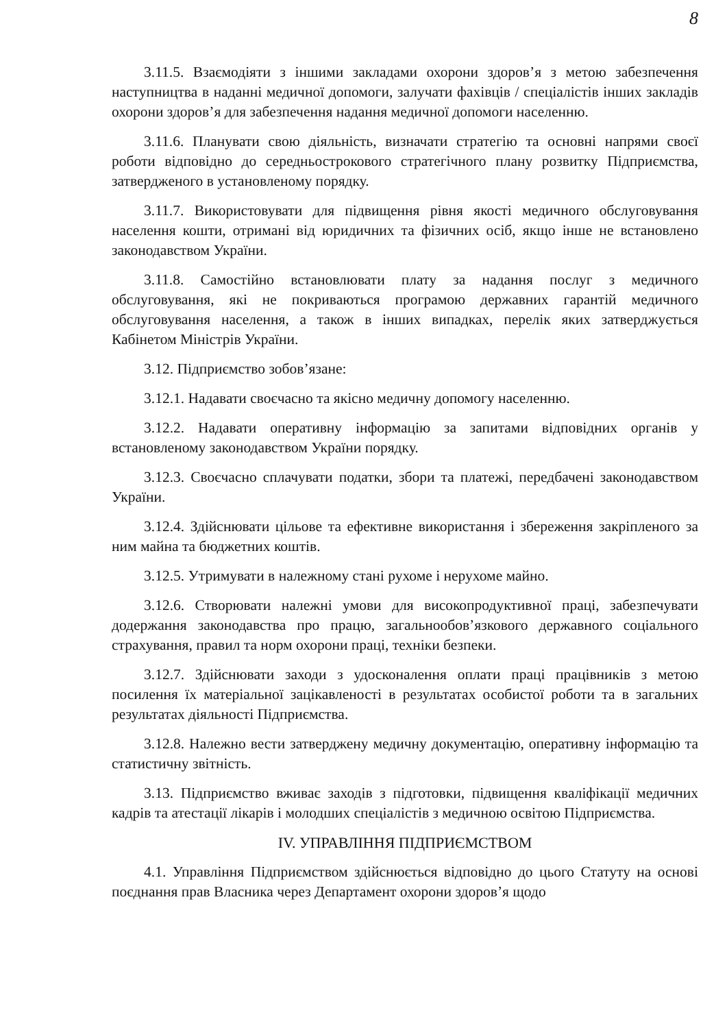8
3.11.5. Взаємодіяти з іншими закладами охорони здоров’я з метою забезпечення наступництва в наданні медичної допомоги, залучати фахівців / спеціалістів інших закладів охорони здоров’я для забезпечення надання медичної допомоги населенню.
3.11.6. Планувати свою діяльність, визначати стратегію та основні напрями своєї роботи відповідно до середньострокового стратегічного плану розвитку Підприємства, затвердженого в установленому порядку.
3.11.7. Використовувати для підвищення рівня якості медичного обслуговування населення кошти, отримані від юридичних та фізичних осіб, якщо інше не встановлено законодавством України.
3.11.8. Самостійно встановлювати плату за надання послуг з медичного обслуговування, які не покриваються програмою державних гарантій медичного обслуговування населення, а також в інших випадках, перелік яких затверджується Кабінетом Міністрів України.
3.12. Підприємство зобов’язане:
3.12.1. Надавати своєчасно та якісно медичну допомогу населенню.
3.12.2. Надавати оперативну інформацію за запитами відповідних органів у встановленому законодавством України порядку.
3.12.3. Своєчасно сплачувати податки, збори та платежі, передбачені законодавством України.
3.12.4. Здійснювати цільове та ефективне використання і збереження закріпленого за ним майна та бюджетних коштів.
3.12.5. Утримувати в належному стані рухоме і нерухоме майно.
3.12.6. Створювати належні умови для високопродуктивної праці, забезпечувати додержання законодавства про працю, загальнообов’язкового державного соціального страхування, правил та норм охорони праці, техніки безпеки.
3.12.7. Здійснювати заходи з удосконалення оплати праці працівників з метою посилення їх матеріальної зацікавленості в результатах особистої роботи та в загальних результатах діяльності Підприємства.
3.12.8. Належно вести затверджену медичну документацію, оперативну інформацію та статистичну звітність.
3.13. Підприємство вживає заходів з підготовки, підвищення кваліфікації медичних кадрів та атестації лікарів і молодших спеціалістів з медичною освітою Підприємства.
IV. УПРАВЛІННЯ ПІДПРИЄМСТВОМ
4.1. Управління Підприємством здійснюється відповідно до цього Статуту на основі поєднання прав Власника через Департамент охорони здоров’я щодо